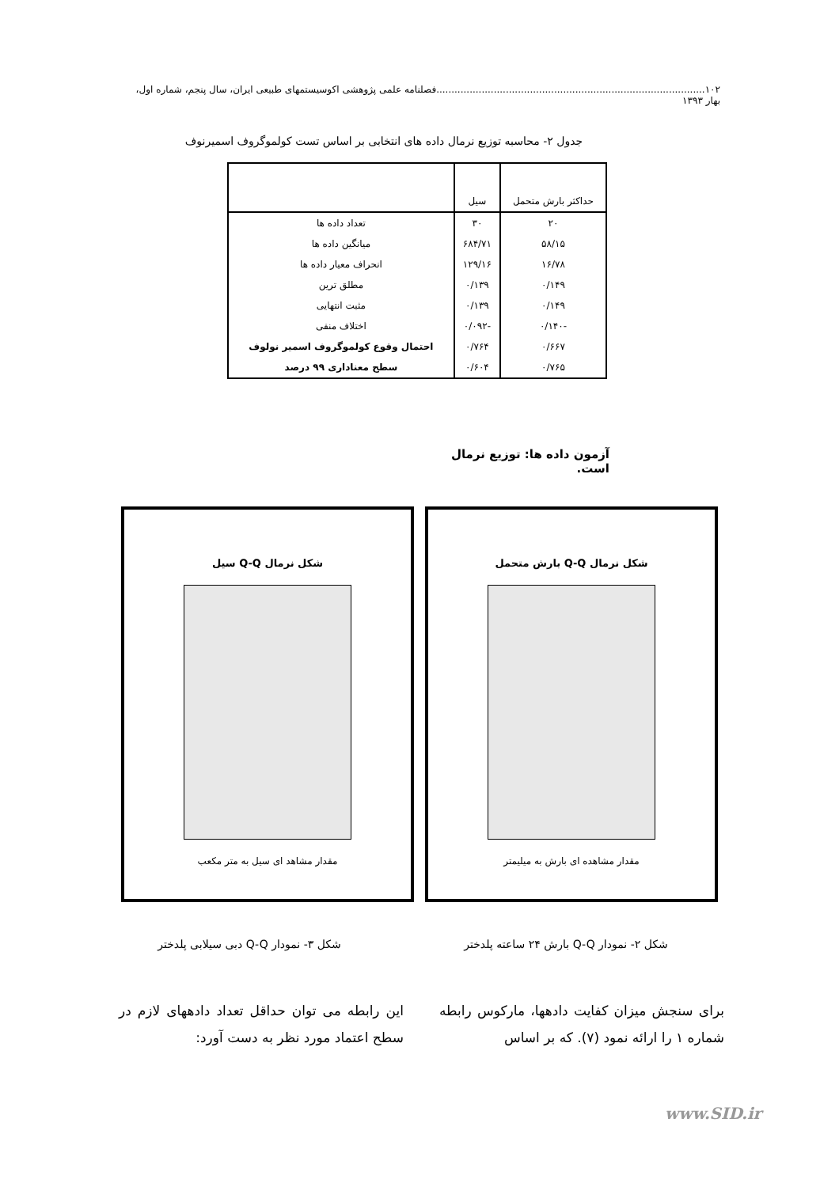۱۰۲.........................................................................................فصلنامه علمی پژوهشی اکوسیستمهای طبیعی ایران، سال پنجم، شماره اول، بهار ۱۳۹۳
جدول ۲- محاسبه توزیع نرمال داده های انتخابی بر اساس تست کولموگروف اسمیرنوف
| حداکثر بارش متحمل | سیل | |
| --- | --- | --- |
| ۲۰ | ۳۰ | تعداد داده ها |
| ۵۸/۱۵ | ۶۸۴/۷۱ | میانگین داده ها |
| ۱۶/۷۸ | ۱۲۹/۱۶ | انحراف معیار داده ها |
| ۰/۱۴۹ | ۰/۱۳۹ | مطلق ترین |
| ۰/۱۴۹ | ۰/۱۳۹ | مثبت انتهایی |
| -۰/۱۴۰ | -۰/۰۹۲ | اختلاف منفی |
| ۰/۶۶۷ | ۰/۷۶۴ | احتمال وقوع کولموگروف اسمیر نولوف |
| ۰/۷۶۵ | ۰/۶۰۴ | سطح معناداری ۹۹ درصد |
آزمون داده ها: توزیع نرمال است.
شکل نرمال Q-Q بارش متحمل
مقدار مشاهده ای بارش به میلیمتر
شکل نرمال Q-Q سیل
مقدار مشاهد ای سیل به متر مکعب
شکل ۲- نمودار Q-Q بارش ۲۴ ساعته پلدختر
شکل ۳- نمودار Q-Q دبی سیلابی پلدختر
برای سنجش میزان کفایت دادهها، مارکوس رابطه شماره ۱ را ارائه نمود (۷). که بر اساس
این رابطه می توان حداقل تعداد دادههای لازم در سطح اعتماد مورد نظر به دست آورد:
www.SID.ir